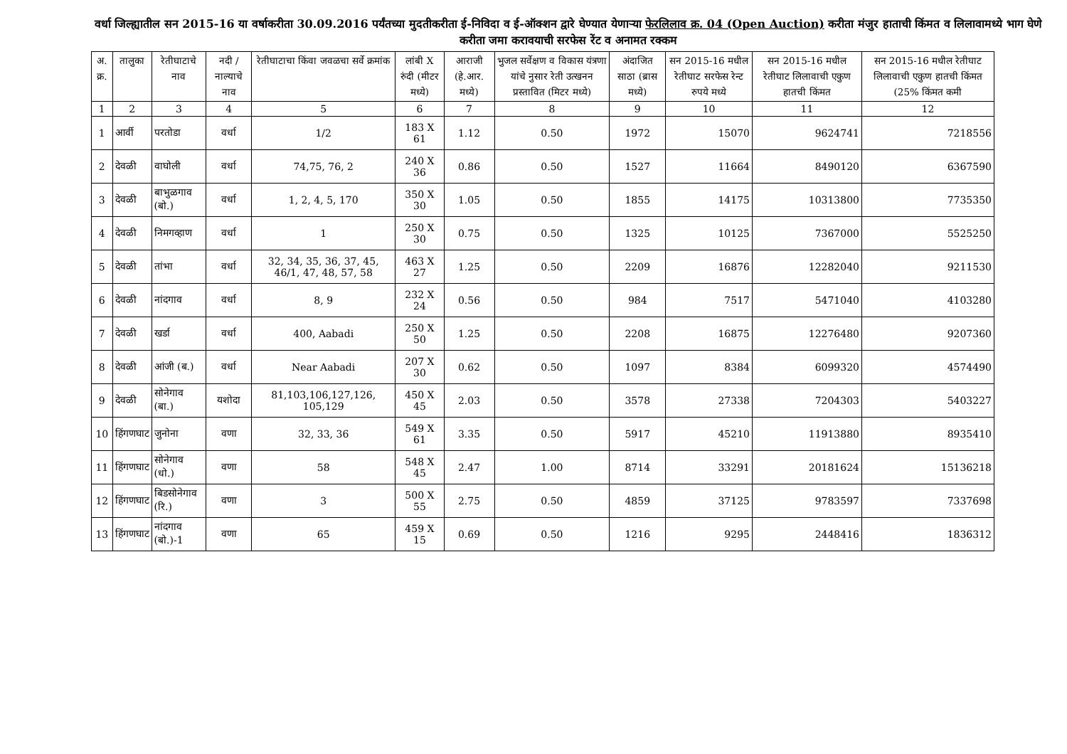वर्धा जिल्ह्यातील सन 2015-16 या वर्षाकरीता 30.09.2016 पर्यंतच्या मुदतीकरीता ई-निविदा व ई-ऑक्शन द्वारे घेण्यात येणाऱ्या फेरलिलाव क्र. 04 (Open Auction) करीता मंजुर हाताची किंमत व लिलावामध्ये भाग घेणे करीता जमा करावयाची सरफेस रेंट व अनामत रक्कम
| अ. क्र. | तालुका | रेतीघाटाचे नाव | नदी / नाल्याचे नाव | रेतीघाटाचा किंवा जवळचा सर्वे क्रमांक | लांबी X रुंदी (मीटर मध्ये) | आराजी (हे.आर. मध्ये) | भुजल सर्वेक्षण व विकास यंत्रणा यांचे नुसार रेती उत्खनन प्रस्तावित (मिटर मध्ये) | अंदाजित साठा (ब्रास मध्ये) | सन 2015-16 मधील रेतीघाट सरफेस रेन्ट रुपये मध्ये | सन 2015-16 मधील रेतीघाट लिलावाची एकुण हातची किंमत | सन 2015-16 मधील रेतीघाट लिलावाची एकुण हातची किंमत (25% किंमत कमी |
| --- | --- | --- | --- | --- | --- | --- | --- | --- | --- | --- | --- |
| 1 | 2 | 3 | 4 | 5 | 6 | 7 | 8 | 9 | 10 | 11 | 12 |
| 1 | आर्वी | परतोडा | वर्धा | 1/2 | 183 X 61 | 1.12 | 0.50 | 1972 | 15070 | 9624741 | 7218556 |
| 2 | देवळी | वाघोली | वर्धा | 74,75, 76, 2 | 240 X 36 | 0.86 | 0.50 | 1527 | 11664 | 8490120 | 6367590 |
| 3 | देवळी | बाभुळगाव (बो.) | वर्धा | 1, 2, 4, 5, 170 | 350 X 30 | 1.05 | 0.50 | 1855 | 14175 | 10313800 | 7735350 |
| 4 | देवळी | निमगव्हाण | वर्धा | 1 | 250 X 30 | 0.75 | 0.50 | 1325 | 10125 | 7367000 | 5525250 |
| 5 | देवळी | तांभा | वर्धा | 32, 34, 35, 36, 37, 45, 46/1, 47, 48, 57, 58 | 463 X 27 | 1.25 | 0.50 | 2209 | 16876 | 12282040 | 9211530 |
| 6 | देवळी | नांदगाव | वर्धा | 8, 9 | 232 X 24 | 0.56 | 0.50 | 984 | 7517 | 5471040 | 4103280 |
| 7 | देवळी | खर्डा | वर्धा | 400, Aabadi | 250 X 50 | 1.25 | 0.50 | 2208 | 16875 | 12276480 | 9207360 |
| 8 | देवळी | आंजी (ब.) | वर्धा | Near Aabadi | 207 X 30 | 0.62 | 0.50 | 1097 | 8384 | 6099320 | 4574490 |
| 9 | देवळी | सोनेगाव (बा.) | यशोदा | 81,103,106,127,126, 105,129 | 450 X 45 | 2.03 | 0.50 | 3578 | 27338 | 7204303 | 5403227 |
| 10 | हिंगणघाट | जुनोना | वणा | 32, 33, 36 | 549 X 61 | 3.35 | 0.50 | 5917 | 45210 | 11913880 | 8935410 |
| 11 | हिंगणघाट | सोनेगाव (धो.) | वणा | 58 | 548 X 45 | 2.47 | 1.00 | 8714 | 33291 | 20181624 | 15136218 |
| 12 | हिंगणघाट | बिडसोनेगाव (रि.) | वणा | 3 | 500 X 55 | 2.75 | 0.50 | 4859 | 37125 | 9783597 | 7337698 |
| 13 | हिंगणघाट | नांदगाव (बो.)-1 | वणा | 65 | 459 X 15 | 0.69 | 0.50 | 1216 | 9295 | 2448416 | 1836312 |